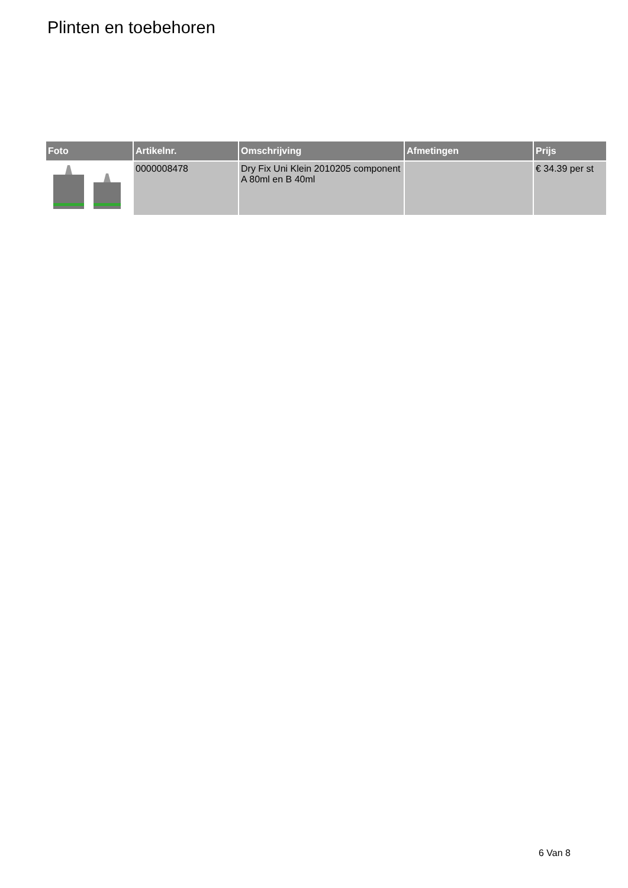Plinten en toebehoren
| Foto | Artikelnr. | Omschrijving | Afmetingen | Prijs |
| --- | --- | --- | --- | --- |
| | 0000008478 | Dry Fix Uni Klein 2010205 component A 80ml en B 40ml | | € 34.39 per st |
6 Van 8